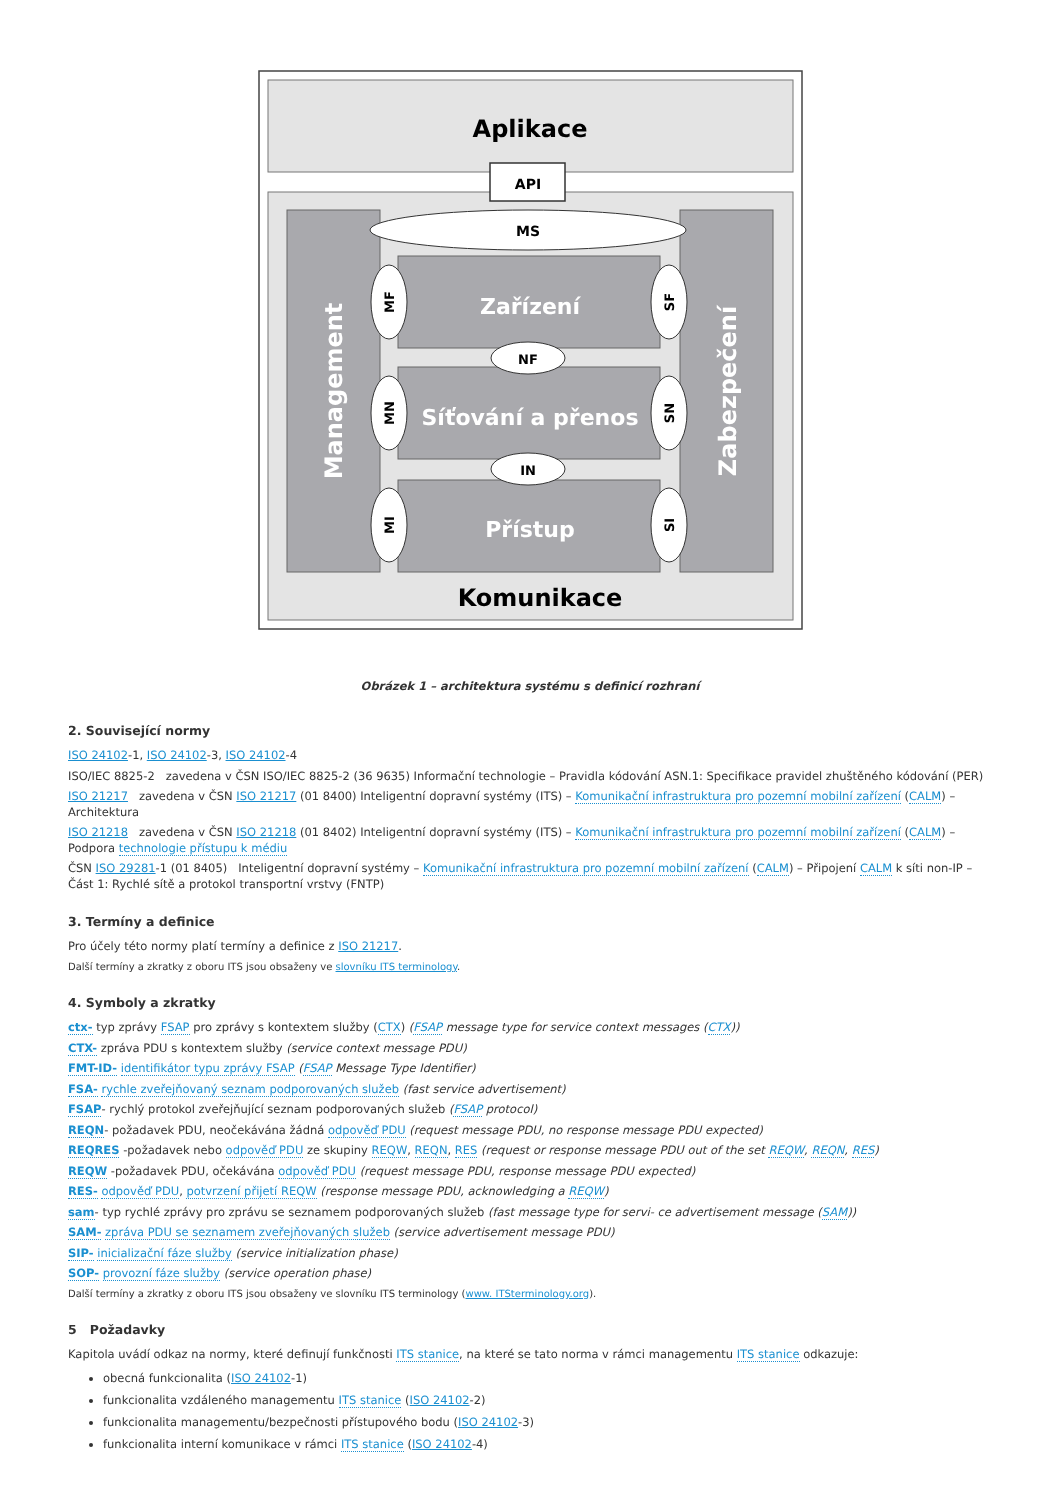Aplikace
API
MS
Zařízení
Síťování a přenos
Přístup
NF
IN
MF
MN
MI
SF
SN
SI
Management
Zabezpečení
Komunikace
Obrázek 1 – architektura systému s definicí rozhraní
2. Související normy
ISO 24102-1, ISO 24102-3, ISO 24102-4
ISO/IEC 8825-2 zavedena v ČSN ISO/IEC 8825-2 (36 9635) Informační technologie – Pravidla kódování ASN.1: Specifikace pravidel zhuštěného kódování (PER)
ISO 21217 zavedena v ČSN ISO 21217 (01 8400) Inteligentní dopravní systémy (ITS) – Komunikační infrastruktura pro pozemní mobilní zařízení (CALM) – Architektura
ISO 21218 zavedena v ČSN ISO 21218 (01 8402) Inteligentní dopravní systémy (ITS) – Komunikační infrastruktura pro pozemní mobilní zařízení (CALM) – Podpora technologie přístupu k médiu
ČSN ISO 29281-1 (01 8405) Inteligentní dopravní systémy – Komunikační infrastruktura pro pozemní mobilní zařízení (CALM) – Připojení CALM k síti non-IP – Část 1: Rychlé sítě a protokol transportní vrstvy (FNTP)
3. Termíny a definice
Pro účely této normy platí termíny a definice z ISO 21217.
Další termíny a zkratky z oboru ITS jsou obsaženy ve slovníku ITS terminology.
4. Symboly a zkratky
ctx- typ zprávy FSAP pro zprávy s kontextem služby (CTX) (FSAP message type for service context messages (CTX))
CTX- zpráva PDU s kontextem služby (service context message PDU)
FMT-ID- identifikátor typu zprávy FSAP (FSAP Message Type Identifier)
FSA- rychle zveřejňovaný seznam podporovaných služeb (fast service advertisement)
FSAP- rychlý protokol zveřejňující seznam podporovaných služeb (FSAP protocol)
REQN- požadavek PDU, neočekávána žádná odpověď PDU (request message PDU, no response message PDU expected)
REQRES -požadavek nebo odpověď PDU ze skupiny REQW, REQN, RES (request or response message PDU out of the set REQW, REQN, RES)
REQW -požadavek PDU, očekávána odpověď PDU (request message PDU, response message PDU expected)
RES- odpověď PDU, potvrzení přijetí REQW (response message PDU, acknowledging a REQW)
sam- typ rychlé zprávy pro zprávu se seznamem podporovaných služeb (fast message type for servi- ce advertisement message (SAM))
SAM- zpráva PDU se seznamem zveřejňovaných služeb (service advertisement message PDU)
SIP- inicializační fáze služby (service initialization phase)
SOP- provozní fáze služby (service operation phase)
Další termíny a zkratky z oboru ITS jsou obsaženy ve slovníku ITS terminology (www. ITSterminology.org).
5 Požadavky
Kapitola uvádí odkaz na normy, které definují funkčnosti ITS stanice, na které se tato norma v rámci managementu ITS stanice odkazuje:
obecná funkcionalita (ISO 24102-1)
funkcionalita vzdáleného managementu ITS stanice (ISO 24102-2)
funkcionalita managementu/bezpečnosti přístupového bodu (ISO 24102-3)
funkcionalita interní komunikace v rámci ITS stanice (ISO 24102-4)